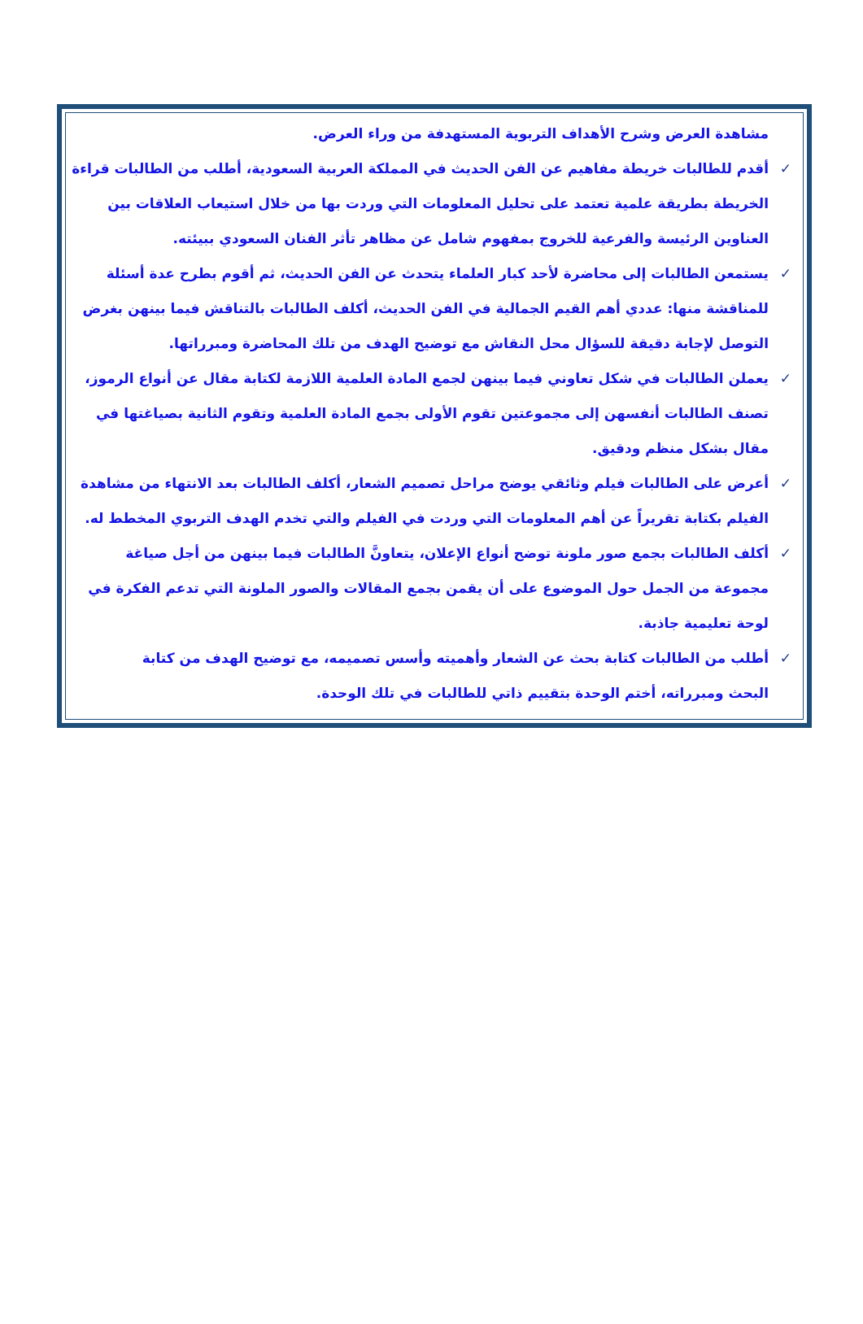مشاهدة العرض وشرح الأهداف التربوية المستهدفة من وراء العرض.
✓ أقدم للطالبات خريطة مفاهيم عن الفن الحديث في المملكة العربية السعودية، أطلب من الطالبات قراءة الخريطة بطريقة علمية تعتمد على تحليل المعلومات التي وردت بها من خلال استيعاب العلاقات بين العناوين الرئيسة والفرعية للخروج بمفهوم شامل عن مظاهر تأثر الفنان السعودي ببيئته.
✓ يستمعن الطالبات إلى محاضرة لأحد كبار العلماء يتحدث عن الفن الحديث، ثم أقوم بطرح عدة أسئلة للمناقشة منها: عددي أهم القيم الجمالية في الفن الحديث، أكلف الطالبات بالتناقش فيما بينهن بغرض التوصل لإجابة دقيقة للسؤال محل النقاش مع توضيح الهدف من تلك المحاضرة ومبرراتها.
✓ يعملن الطالبات في شكل تعاوني فيما بينهن لجمع المادة العلمية اللازمة لكتابة مقال عن أنواع الرموز، تصنف الطالبات أنفسهن إلى مجموعتين تقوم الأولى بجمع المادة العلمية وتقوم الثانية بصياغتها في مقال بشكل منظم ودقيق.
✓ أعرض على الطالبات فيلم وثائقي يوضح مراحل تصميم الشعار، أكلف الطالبات بعد الانتهاء من مشاهدة الفيلم بكتابة تقريراً عن أهم المعلومات التي وردت في الفيلم والتي تخدم الهدف التربوي المخطط له.
✓ أكلف الطالبات بجمع صور ملونة توضح أنواع الإعلان، يتعاونَّ الطالبات فيما بينهن من أجل صياغة مجموعة من الجمل حول الموضوع على أن يقمن بجمع المقالات والصور الملونة التي تدعم الفكرة في لوحة تعليمية جاذبة.
✓ أطلب من الطالبات كتابة بحث عن الشعار وأهميته وأسس تصميمه، مع توضيح الهدف من كتابة البحث ومبرراته، أختم الوحدة بتقييم ذاتي للطالبات في تلك الوحدة.